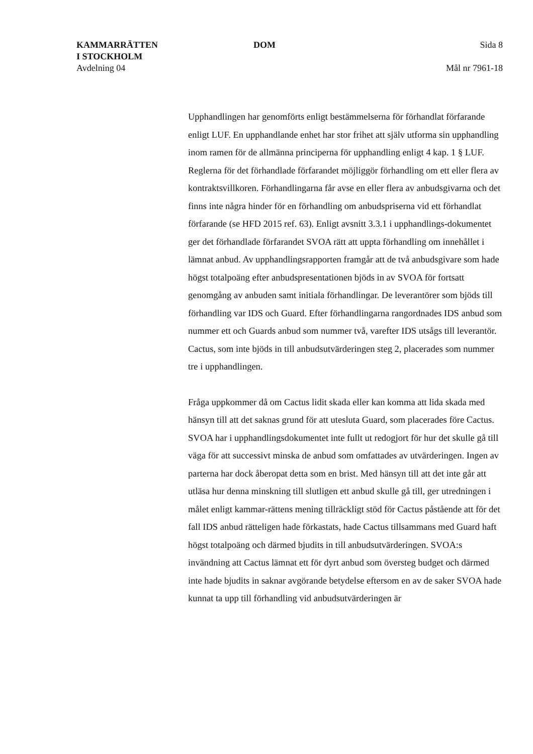KAMMARRÄTTEN
I STOCKHOLM
Avdelning 04
DOM Sida 8
Mål nr 7961-18
Upphandlingen har genomförts enligt bestämmelserna för förhandlat förfarande enligt LUF. En upphandlande enhet har stor frihet att själv utforma sin upphandling inom ramen för de allmänna principerna för upphandling enligt 4 kap. 1 § LUF. Reglerna för det förhandlade förfarandet möjliggör förhandling om ett eller flera av kontraktsvillkoren. Förhandlingarna får avse en eller flera av anbudsgivarna och det finns inte några hinder för en förhandling om anbudspriserna vid ett förhandlat förfarande (se HFD 2015 ref. 63). Enligt avsnitt 3.3.1 i upphandlings-dokumentet ger det förhandlade förfarandet SVOA rätt att uppta förhandling om innehållet i lämnat anbud. Av upphandlingsrapporten framgår att de två anbudsgivare som hade högst totalpoäng efter anbudspresentationen bjöds in av SVOA för fortsatt genomgång av anbuden samt initiala förhandlingar. De leverantörer som bjöds till förhandling var IDS och Guard. Efter förhandlingarna rangordnades IDS anbud som nummer ett och Guards anbud som nummer två, varefter IDS utsågs till leverantör. Cactus, som inte bjöds in till anbudsutvärderingen steg 2, placerades som nummer tre i upphandlingen.
Fråga uppkommer då om Cactus lidit skada eller kan komma att lida skada med hänsyn till att det saknas grund för att utesluta Guard, som placerades före Cactus. SVOA har i upphandlingsdokumentet inte fullt ut redogjort för hur det skulle gå till väga för att successivt minska de anbud som omfattades av utvärderingen. Ingen av parterna har dock åberopat detta som en brist. Med hänsyn till att det inte går att utläsa hur denna minskning till slutligen ett anbud skulle gå till, ger utredningen i målet enligt kammar-rättens mening tillräckligt stöd för Cactus påstående att för det fall IDS anbud rätteligen hade förkastats, hade Cactus tillsammans med Guard haft högst totalpoäng och därmed bjudits in till anbudsutvärderingen. SVOA:s invändning att Cactus lämnat ett för dyrt anbud som översteg budget och därmed inte hade bjudits in saknar avgörande betydelse eftersom en av de saker SVOA hade kunnat ta upp till förhandling vid anbudsutvärderingen är